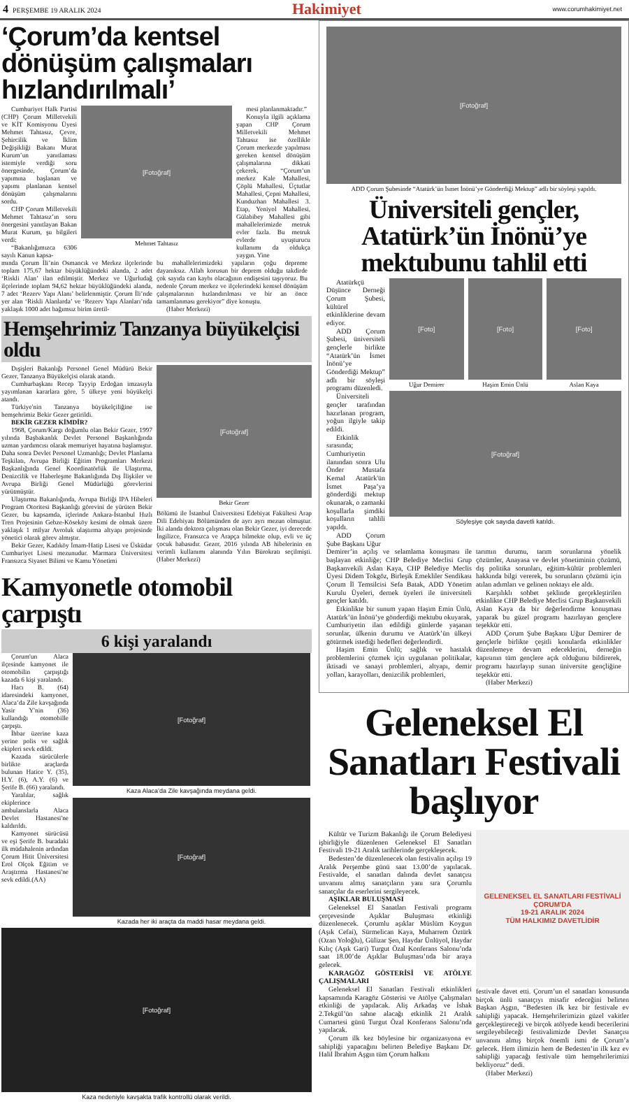4 PERŞEMBE 19 ARALIK 2024
Hakimiyet
www.corumhakimiyet.net
‘Çorum’da kentsel dönüşüm çalışmaları hızlandırılmalı’
Cumhuriyet Halk Partisi (CHP) Çorum Milletvekili ve KİT Komisyonu Üyesi Mehmet Tahtasız, Çevre, Şehircilik ve İklim Değişikliği Bakanı Murat Kurum’un yanıtlaması istemiyle verdiği soru önergesinde, Çorum’da yapımına başlanan ve yapımı planlanan kentsel dönüşüm çalışmalarını sordu.
CHP Çorum Milletvekili Mehmet Tahtasız’ın soru önergesini yanıtlayan Bakan Murat Kurum, şu bilgileri verdi:
“Bakanlığımızca 6306 sayılı Kanun kapsa-
[Fotoğraf]
Mehmet Tahtasız
mesi planlanmaktadır.”
Konuyla ilgili açıklama yapan CHP Çorum Milletvekili Mehmet Tahtasız ise özellikle Çorum merkezde yapılması gereken kentsel dönüşüm çalışmalarına dikkati çekerek, “Çorum’un merkez Kale Mahallesi, Çöplü Mahallesi, Üçtutlar Mahallesi, Çepni Mahallesi, Kunduzhan Mahallesi 3. Etap, Yeniyol Mahallesi, Gülabibey Mahallesi gibi mahallelerimizde metruk evler fazla. Bu metruk evlerde uyuşturucu kullanımı da oldukça yaygın. Yine
mında Çorum İli’nin Osmancık ve Merkez ilçelerinde toplam 175,67 hektar büyüklüğündeki alanda, 2 adet ‘Riskli Alan’ ilan edilmiştir. Merkez ve Uğurludağ ilçelerinde toplam 94,62 hektar büyüklüğündeki alanda, 7 adet ‘Rezerv Yapı Alanı’ belirlenmiştir. Çorum İli’nde yer alan ‘Riskli Alanlarda’ ve ‘Rezerv Yapı Alanları’nda yaklaşık 1000 adet bağımsız birim üretil-
bu mahallelerimizdeki yapıların çoğu depreme dayanıksız. Allah korusun bir deprem olduğu takdirde çok sayıda can kaybı olacağının endişesini taşıyoruz. Bu nedenle Çorum merkez ve ilçelerindeki kentsel dönüşüm çalışmalarının hızlandırılması ve bir an önce tamamlanması gerekiyor” diye konuştu.
(Haber Merkezi)
Hemşehrimiz Tanzanya büyükelçisi oldu
Dışişleri Bakanlığı Personel Genel Müdürü Bekir Gezer, Tanzanya Büyükelçisi olarak atandı.
Cumhurbaşkanı Recep Tayyip Erdoğan imzasıyla yayımlanan kararlara göre, 5 ülkeye yeni büyükelçi atandı.
Türkiye'nin Tanzanya büyükelçiliğine ise hemşehrimiz Bekir Gezer getirildi.
BEKİR GEZER KİMDİR?
1968, Çorum/Kargı doğumlu olan Bekir Gezer, 1997 yılında Başbakanlık Devlet Personel Başkanlığında uzman yardımcısı olarak memuriyet hayatına başlamıştır. Daha sonra Devlet Personel Uzmanlığı; Devlet Planlama Teşkilatı, Avrupa Birliği Eğitim Programları Merkezi Başkanlığında Genel Koordinatörlük ile Ulaştırma, Denizcilik ve Haberleşme Bakanlığında Dış İlişkiler ve Avrupa Birliği Genel Müdürlüğü görevlerini yürütmüştür.
Ulaştırma Bakanlığında, Avrupa Birliği IPA Hibeleri Program Otoritesi Başkanlığı görevini de yürüten Bekir Gezer, bu kapsamda, içlerinde Ankara-İstanbul Hızlı Tren Projesinin Gebze-Köseköy kesimi de olmak üzere yaklaşık 1 milyar Avroluk ulaştırma altyapı projesinde yönetici olarak görev almıştır.
Bekir Gezer, Kadıköy İmam-Hatip Lisesi ve Üsküdar Cumhuriyet Lisesi mezunudur. Marmara Üniversitesi Fransızca Siyaset Bilimi ve Kamu Yönetimi
[Fotoğraf]
Bekir Gezer
Bölümü ile İstanbul Üniversitesi Edebiyat Fakültesi Arap Dili Edebiyatı Bölümünden de ayrı ayrı mezun olmuştur. İki alanda doktora çalışması olan Bekir Gezer, iyi derecede İngilizce, Fransızca ve Arapça bilmekte olup, evli ve üç çocuk babasıdır. Gezer, 2016 yılında AB hibelerinin en verimli kullanımı alanında Yılın Bürokratı seçilmişti. (Haber Merkezi)
Kamyonetle otomobil çarpıştı
6 kişi yaralandı
Çorum'un Alaca ilçesinde kamyonet ile otomobilin çarpıştığı kazada 6 kişi yaralandı.
Hacı B. (64) idaresindeki kamyonet, Alaca’da Zile kavşağında Yasir Y'nin (36) kullandığı otomobille çarpıştı.
İhbar üzerine kaza yerine polis ve sağlık ekipleri sevk edildi.
Kazada sürücülerle birlikte araçlarda bulunan Hatice Y. (35), H.Y. (6), A.Y. (6) ve Şerife B. (66) yaralandı.
Yaralılar, sağlık ekiplerince ambulanslarla Alaca Devlet Hastanesi'ne kaldırıldı.
Kamyonet sürücüsü ve eşi Şerife B. buradaki ilk müdahalenin ardından Çorum Hitit Üniversitesi Erol Olçok Eğitim ve Araştırma Hastanesi'ne sevk edildi.(AA)
[Fotoğraf]
Kaza Alaca’da Zile kavşağında meydana geldi.
[Fotoğraf]
Kazada her iki araçta da maddi hasar meydana geldi.
[Fotoğraf]
Kaza nedeniyle kavşakta trafik kontrollü olarak verildi.
[Fotoğraf]
ADD Çorum Şubesinde “Atatürk’ün İsmet İnönü’ye Gönderdiği Mektup” adlı bir söyleşi yapıldı.
Üniversiteli gençler, Atatürk’ün İnönü’ye mektubunu tahlil etti
Atatürkçü Düşünce Derneği Çorum Şubesi, kültürel etkinliklerine devam ediyor.
ADD Çorum Şubesi, üniversiteli gençlerle birlikte “Atatürk’ün İsmet İnönü’ye Gönderdiği Mektup” adlı bir söyleşi programı düzenledi.
Üniversiteli gençler tarafından hazırlanan program, yoğun ilgiyle takip edildi.
Etkinlik sırasında; Cumhuriyetin ilanından sonra Ulu Önder Mustafa Kemal Atatürk'ün İsmet Paşa’ya gönderdiği mektup okunarak, o zamanki koşullarla şimdiki koşulların tahlili yapıldı.
ADD Çorum Şube Başkanı Uğur
[Foto]
Uğur Demirer
[Foto]
Haşim Emin Ünlü
[Foto]
Aslan Kaya
[Fotoğraf]
Söyleşiye çok sayıda davetli katıldı.
Demirer’in açılış ve selamlama konuşması ile başlayan etkinliğe; CHP Belediye Meclisi Grup Başkanvekili Aslan Kaya, CHP Belediye Meclis Üyesi Didem Tokgöz, Birleşik Emekliler Sendikası Çorum İl Temsilcisi Sefa Batak, ADD Yönetim Kurulu Üyeleri, dernek üyeleri ile üniversiteli gençler katıldı.
Etkinlikte bir sunum yapan Haşim Emin Ünlü, Atatürk’ün İnönü’ye gönderdiği mektubu okuyarak, Cumhuriyetin ilan edildiği günlerde yaşanan sorunlar, ülkenin durumu ve Atatürk’ün ülkeyi götürmek istediği hedefleri değerlendirdi.
Haşim Emin Ünlü; sağlık ve hastalık problemlerini çözmek için uygulanan politikalar, iktisadi ve sanayi problemleri, altyapı, demir yolları, karayolları, denizcilik problemleri,
tarımın durumu, tarım sorunlarına yönelik çözümler, Anayasa ve devlet yönetiminin çözümü, dış politika sorunları, eğitim-kültür problemleri hakkında bilgi vererek, bu sorunların çözümü için atılan adımları ve gelinen noktayı ele aldı.
Karşılıklı sohbet şeklinde gerçekleştirilen etkinlikte CHP Belediye Meclisi Grup Başkanvekili Aslan Kaya da bir değerlendirme konuşması yaparak bu güzel programı hazırlayan gençlere teşekkür etti.
ADD Çorum Şube Başkanı Uğur Demirer de gençlerle birlikte çeşitli konularda etkinlikler düzenlemeye devam edeceklerini, derneğin kapısının tüm gençlere açık olduğunu bildirerek, programı hazırlayıp sunan üniversite gençliğine teşekkür etti.
(Haber Merkezi)
Geleneksel El Sanatları Festivali başlıyor
Kültür ve Turizm Bakanlığı ile Çorum Belediyesi işbirliğiyle düzenlenen Geleneksel El Sanatları Festivali 19-21 Aralık tarihlerinde gerçekleşecek.
Bedesten’de düzenlenecek olan festivalin açılışı 19 Aralık Perşembe günü saat 13.00’de yapılacak. Festivalde, el sanatları dalında devlet sanatçısı unvanını almış sanatçıların yanı sıra Çorumlu sanatçılar da eserlerini sergileyecek.
AŞIKLAR BULUŞMASI
Geleneksel El Sanatları Festivali programı çerçevesinde Aşıklar Buluşması etkinliği düzenlenecek. Çorumlu aşıklar Müslüm Koygun (Aşık Cefai), Sürmelican Kaya, Muharrem Öztürk (Ozan Yoloğlu), Gülizar Şen, Haydar Ünlüyol, Haydar Kılıç (Aşık Gari) Turgut Özal Konferans Salonu’nda saat 18.00’de Aşıklar Buluşması’nda bir araya gelecek.
KARAGÖZ GÖSTERİSİ VE ATÖLYE ÇALIŞMALARI
Geleneksel El Sanatları Festivali etkinlikleri kapsamında Karagöz Gösterisi ve Atölye Çalışmaları etkinliği de yapılacak. Aliş Arkadaş ve İshak 2.Tekgül’ün sahne alacağı etkinlik 21 Aralık Cumartesi günü Turgut Özal Konferans Salonu’nda yapılacak.
Çorum ilk kez böylesine bir organizasyona ev sahipliği yapacağını belirten Belediye Başkanı Dr. Halil İbrahim Aşgın tüm Çorum halkını
GELENEKSEL EL SANATLARI FESTİVALİ ÇORUM'DA
19-21 ARALIK 2024
TÜM HALKIMIZ DAVETLİDİR
festivale davet etti. Çorum’un el sanatları konusunda birçok ünlü sanatçıyı misafir edeceğini belirten Başkan Aşgın, “Bedesten ilk kez bir festivale ev sahipliği yapacak. Hemşehrilerimizin güzel vakitler gerçekleştireceği ve birçok atölyede kendi becerilerini sergileyebileceği festivalimizde Devlet Sanatçısı unvanını almış birçok önemli ismi de Çorum’a gelecek. Hem ilimizin hem de Bedesten’in ilk kez ev sahipliği yapacağı festivale tüm hemşehrilerimizi bekliyoruz” dedi.
(Haber Merkezi)